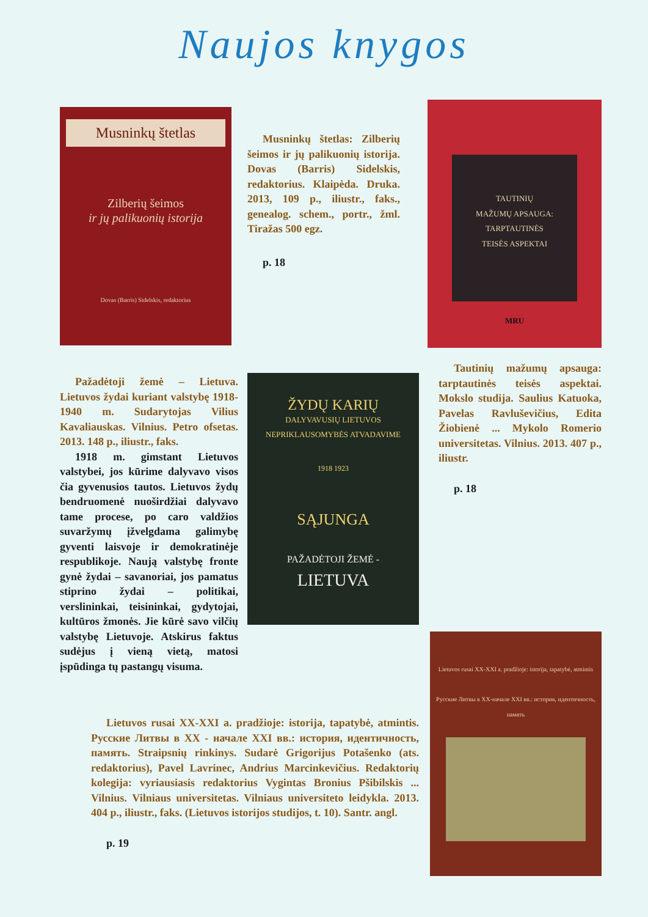Naujos knygos
Musninkų štetlas
Zilberių šeimos
ir jų palikuonių istorija
Dovas (Barris) Sidelskis, redaktorius
Musninkų štetlas: Zilberių šeimos ir jų palikuonių istorija. Dovas (Barris) Sidelskis, redaktorius. Klaipėda. Druka. 2013, 109 p., iliustr., faks., genealog. schem., portr., žml. Tiražas 500 egz.
p. 18
TAUTINIŲ
MAŽUMŲ APSAUGA:
TARPTAUTINĖS
TEISĖS ASPEKTAI
MRU
Pažadėtoji žemė – Lietuva. Lietuvos žydai kuriant valstybę 1918-1940 m. Sudarytojas Vilius Kavaliauskas. Vilnius. Petro ofsetas. 2013. 148 p., iliustr., faks.
1918 m. gimstant Lietuvos valstybei, jos kūrime dalyvavo visos čia gyvenusios tautos. Lietuvos žydų bendruomenė nuoširdžiai dalyvavo tame procese, po caro valdžios suvaržymų įžvelgdama galimybę gyventi laisvoje ir demokratinėje respublikoje. Naują valstybę fronte gynė žydai – savanoriai, jos pamatus stiprino žydai – politikai, verslininkai, teisininkai, gydytojai, kultūros žmonės. Jie kūrė savo vilčių valstybę Lietuvoje. Atskirus faktus sudėjus į vieną vietą, matosi įspūdinga tų pastangų visuma.
ŽYDŲ KARIŲ
DALYVAVUSIŲ LIETUVOS NEPRIKLAUSOMYBĖS ATVADAVIME
1918 1923
SĄJUNGA
PAŽADĖTOJI ŽEMĖ -
LIETUVA
Tautinių mažumų apsauga: tarptautinės teisės aspektai. Mokslo studija. Saulius Katuoka, Pavelas Ravluševičius, Edita Žiobienė ... Mykolo Romerio universitetas. Vilnius. 2013. 407 p., iliustr.
p. 18
Lietuvos rusai XX-XXI a. pradžioje: istorija, tapatybė, atmintis
Русские Литвы в XX-начале XXI вв.: история, идентичность, память
Lietuvos rusai XX-XXI a. pradžioje: istorija, tapatybė, atmintis. Русские Литвы в XX - начале XXI вв.: история, идентичность, память. Straipsnių rinkinys. Sudarė Grigorijus Potašenko (ats. redaktorius), Pavel Lavrinec, Andrius Marcinkevičius. Redaktorių kolegija: vyriausiasis redaktorius Vygintas Bronius Pšibilskis ... Vilnius. Vilniaus universitetas. Vilniaus universiteto leidykla. 2013. 404 p., iliustr., faks. (Lietuvos istorijos studijos, t. 10). Santr. angl.
p. 19